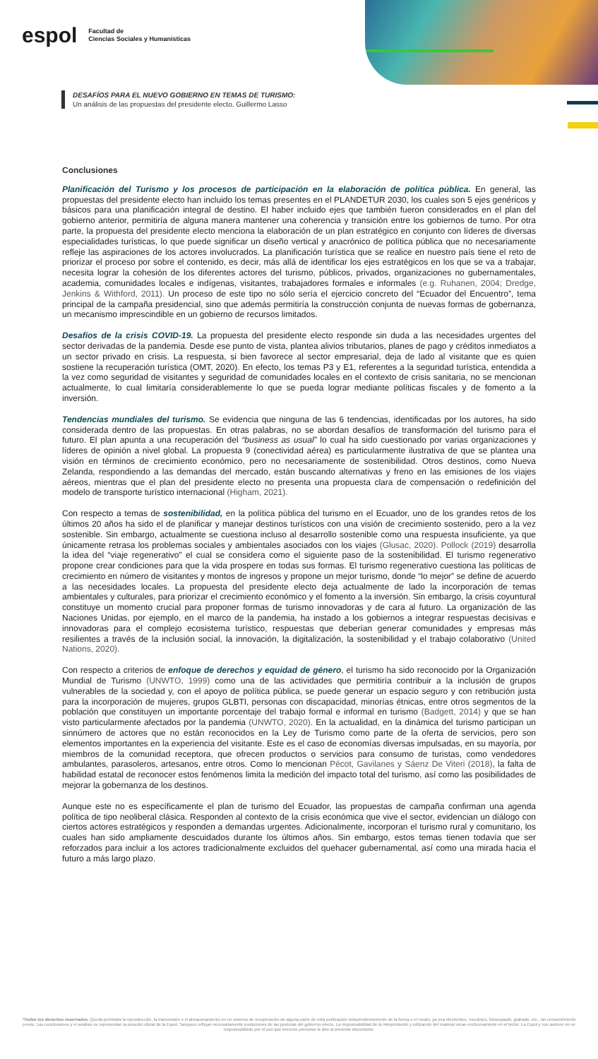espol
Facultad de
Ciencias Sociales y Humanísticas
DESAFÍOS PARA EL NUEVO GOBIERNO EN TEMAS DE TURISMO:
Un análisis de las propuestas del presidente electo, Guillermo Lasso
Conclusiones
Planificación del Turismo y los procesos de participación en la elaboración de política pública. En general, las propuestas del presidente electo han incluido los temas presentes en el PLANDETUR 2030, los cuales son 5 ejes genéricos y básicos para una planificación integral de destino. El haber incluido ejes que también fueron considerados en el plan del gobierno anterior, permitiría de alguna manera mantener una coherencia y transición entre los gobiernos de turno. Por otra parte, la propuesta del presidente electo menciona la elaboración de un plan estratégico en conjunto con líderes de diversas especialidades turísticas, lo que puede significar un diseño vertical y anacrónico de política pública que no necesariamente refleje las aspiraciones de los actores involucrados. La planificación turística que se realice en nuestro país tiene el reto de priorizar el proceso por sobre el contenido, es decir, más allá de identificar los ejes estratégicos en los que se va a trabajar, necesita lograr la cohesión de los diferentes actores del turismo, públicos, privados, organizaciones no gubernamentales, academia, comunidades locales e indígenas, visitantes, trabajadores formales e informales (e.g. Ruhanen, 2004; Dredge, Jenkins & Withford, 2011). Un proceso de este tipo no sólo sería el ejercicio concreto del “Ecuador del Encuentro”, tema principal de la campaña presidencial, sino que además permitiría la construcción conjunta de nuevas formas de gobernanza, un mecanismo imprescindible en un gobierno de recursos limitados.
Desafíos de la crisis COVID-19. La propuesta del presidente electo responde sin duda a las necesidades urgentes del sector derivadas de la pandemia. Desde ese punto de vista, plantea alivios tributarios, planes de pago y créditos inmediatos a un sector privado en crisis. La respuesta, si bien favorece al sector empresarial, deja de lado al visitante que es quien sostiene la recuperación turística (OMT, 2020). En efecto, los temas P3 y E1, referentes a la seguridad turística, entendida a la vez como seguridad de visitantes y seguridad de comunidades locales en el contexto de crisis sanitaria, no se mencionan actualmente, lo cual limitaría considerablemente lo que se pueda lograr mediante políticas fiscales y de fomento a la inversión.
Tendencias mundiales del turismo. Se evidencia que ninguna de las 6 tendencias, identificadas por los autores, ha sido considerada dentro de las propuestas. En otras palabras, no se abordan desafíos de transformación del turismo para el futuro. El plan apunta a una recuperación del “business as usual” lo cual ha sido cuestionado por varias organizaciones y líderes de opinión a nivel global. La propuesta 9 (conectividad aérea) es particularmente ilustrativa de que se plantea una visión en términos de crecimiento económico, pero no necesariamente de sostenibilidad. Otros destinos, como Nueva Zelanda, respondiendo a las demandas del mercado, están buscando alternativas y freno en las emisiones de los viajes aéreos, mientras que el plan del presidente electo no presenta una propuesta clara de compensación o redefinición del modelo de transporte turístico internacional (Higham, 2021).
Con respecto a temas de sostenibilidad, en la política pública del turismo en el Ecuador, uno de los grandes retos de los últimos 20 años ha sido el de planificar y manejar destinos turísticos con una visión de crecimiento sostenido, pero a la vez sostenible. Sin embargo, actualmente se cuestiona incluso al desarrollo sostenible como una respuesta insuficiente, ya que únicamente retrasa los problemas sociales y ambientales asociados con los viajes (Glusac, 2020). Pollock (2019) desarrolla la idea del “viaje regenerativo” el cual se considera como el siguiente paso de la sostenibilidad. El turismo regenerativo propone crear condiciones para que la vida prospere en todas sus formas. El turismo regenerativo cuestiona las políticas de crecimiento en número de visitantes y montos de ingresos y propone un mejor turismo, donde “lo mejor” se define de acuerdo a las necesidades locales. La propuesta del presidente electo deja actualmente de lado la incorporación de temas ambientales y culturales, para priorizar el crecimiento económico y el fomento a la inversión. Sin embargo, la crisis coyuntural constituye un momento crucial para proponer formas de turismo innovadoras y de cara al futuro. La organización de las Naciones Unidas, por ejemplo, en el marco de la pandemia, ha instado a los gobiernos a integrar respuestas decisivas e innovadoras para el complejo ecosistema turístico, respuestas que deberían generar comunidades y empresas más resilientes a través de la inclusión social, la innovación, la digitalización, la sostenibilidad y el trabajo colaborativo (United Nations, 2020).
Con respecto a criterios de enfoque de derechos y equidad de género, el turismo ha sido reconocido por la Organización Mundial de Turismo (UNWTO, 1999) como una de las actividades que permitiría contribuir a la inclusión de grupos vulnerables de la sociedad y, con el apoyo de política pública, se puede generar un espacio seguro y con retribución justa para la incorporación de mujeres, grupos GLBTI, personas con discapacidad, minorías étnicas, entre otros segmentos de la población que constituyen un importante porcentaje del trabajo formal e informal en turismo (Badgett, 2014) y que se han visto particularmente afectados por la pandemia (UNWTO, 2020). En la actualidad, en la dinámica del turismo participan un sinnúmero de actores que no están reconocidos en la Ley de Turismo como parte de la oferta de servicios, pero son elementos importantes en la experiencia del visitante. Este es el caso de economías diversas impulsadas, en su mayoría, por miembros de la comunidad receptora, que ofrecen productos o servicios para consumo de turistas, como vendedores ambulantes, parasoleros, artesanos, entre otros. Como lo mencionan Pécot, Gavilanes y Sáenz De Viteri (2018), la falta de habilidad estatal de reconocer estos fenómenos limita la medición del impacto total del turismo, así como las posibilidades de mejorar la gobernanza de los destinos.
Aunque este no es específicamente el plan de turismo del Ecuador, las propuestas de campaña confirman una agenda política de tipo neoliberal clásica. Responden al contexto de la crisis económica que vive el sector, evidencian un diálogo con ciertos actores estratégicos y responden a demandas urgentes. Adicionalmente, incorporan el turismo rural y comunitario, los cuales han sido ampliamente descuidados durante los últimos años. Sin embargo, estos temas tienen todavía que ser reforzados para incluir a los actores tradicionalmente excluidos del quehacer gubernamental, así como una mirada hacia el futuro a más largo plazo.
*Todos los derechos reservados. Queda prohibida la reproducción, la transmisión o el almacenamiento en un sistema de recuperación de alguna parte de esta publicación independientemente de la forma o el medio, ya sea electrónico, mecánico, fotocopiado, grabado, etc., sin consentimiento previo. Las conclusiones y el análisis no representan la posición oficial de la Espol. Tampoco reflejan necesariamente evoluciones de las posturas del gobierno electo. La responsabilidad de la interpretación y utilización del material recae exclusivamente en el lector. La Espol y sus autores no se responsabilizan por el uso que terceras personas le den al presente documento.